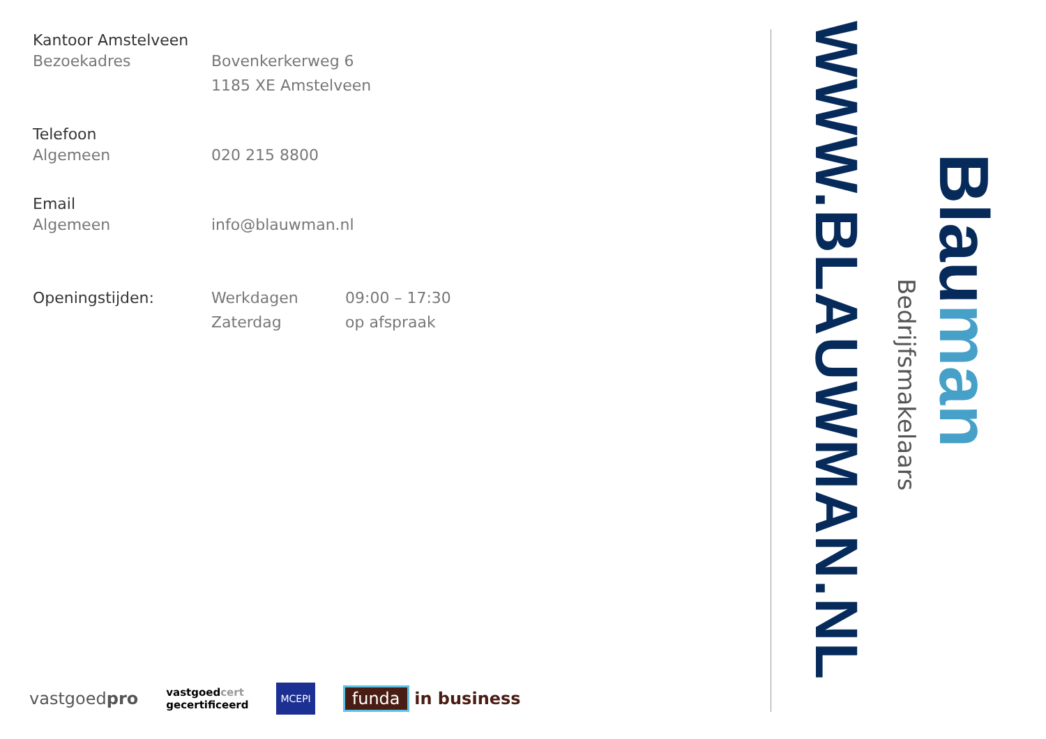Kantoor Amstelveen
Bezoekadres Bovenkerkerweg 6
1185 XE Amstelveen
Telefoon
Algemeen 020 215 8800
Email
Algemeen info@blauwman.nl
Openingstijden: Werkdagen
Zaterdag 09:00 – 17:30
op afspraak
vastgoedpro vastgoedcert
gecertificeerd MCEPI funda in business
WWW.BLAUWMAN.NL
Blauman
Bedrijfsmakelaars